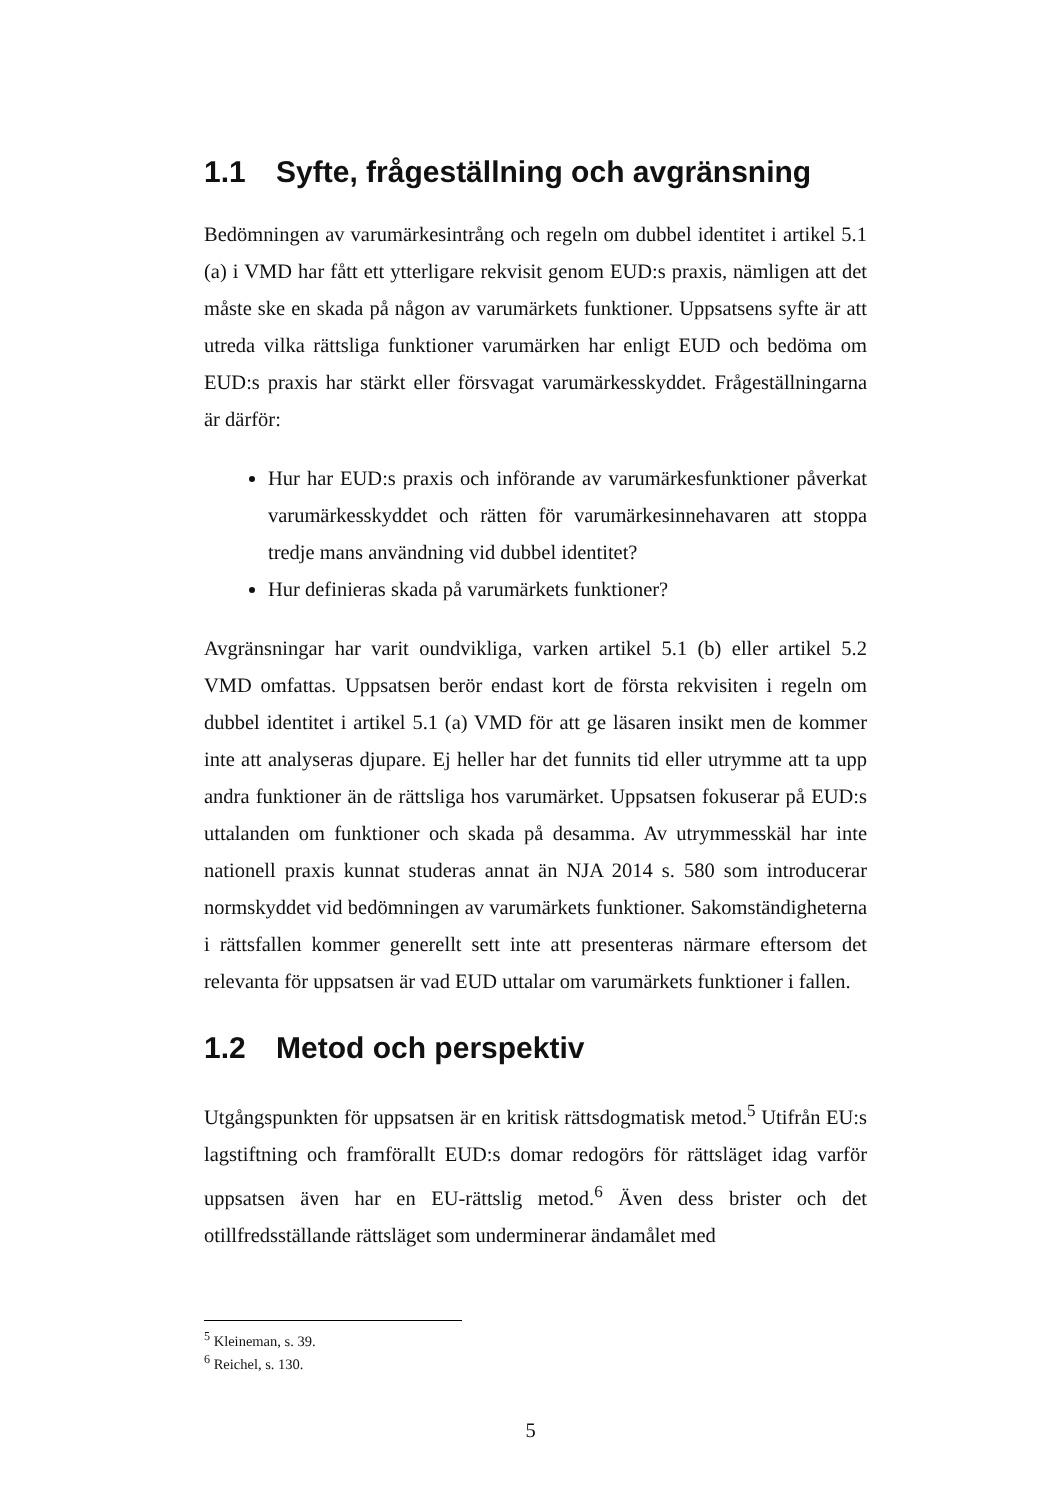1.1 Syfte, frågeställning och avgränsning
Bedömningen av varumärkesintrång och regeln om dubbel identitet i artikel 5.1 (a) i VMD har fått ett ytterligare rekvisit genom EUD:s praxis, nämligen att det måste ske en skada på någon av varumärkets funktioner. Uppsatsens syfte är att utreda vilka rättsliga funktioner varumärken har enligt EUD och bedöma om EUD:s praxis har stärkt eller försvagat varumärkesskyddet. Frågeställningarna är därför:
Hur har EUD:s praxis och införande av varumärkesfunktioner påverkat varumärkesskyddet och rätten för varumärkesinnehavaren att stoppa tredje mans användning vid dubbel identitet?
Hur definieras skada på varumärkets funktioner?
Avgränsningar har varit oundvikliga, varken artikel 5.1 (b) eller artikel 5.2 VMD omfattas. Uppsatsen berör endast kort de första rekvisiten i regeln om dubbel identitet i artikel 5.1 (a) VMD för att ge läsaren insikt men de kommer inte att analyseras djupare. Ej heller har det funnits tid eller utrymme att ta upp andra funktioner än de rättsliga hos varumärket. Uppsatsen fokuserar på EUD:s uttalanden om funktioner och skada på desamma. Av utrymmesskäl har inte nationell praxis kunnat studeras annat än NJA 2014 s. 580 som introducerar normskyddet vid bedömningen av varumärkets funktioner. Sakomständigheterna i rättsfallen kommer generellt sett inte att presenteras närmare eftersom det relevanta för uppsatsen är vad EUD uttalar om varumärkets funktioner i fallen.
1.2 Metod och perspektiv
Utgångspunkten för uppsatsen är en kritisk rättsdogmatisk metod.<sup>5</sup> Utifrån EU:s lagstiftning och framförallt EUD:s domar redogörs för rättsläget idag varför uppsatsen även har en EU-rättslig metod.<sup>6</sup> Även dess brister och det otillfredsställande rättsläget som underminerar ändamålet med
<sup>5</sup> Kleineman, s. 39.
<sup>6</sup> Reichel, s. 130.
5